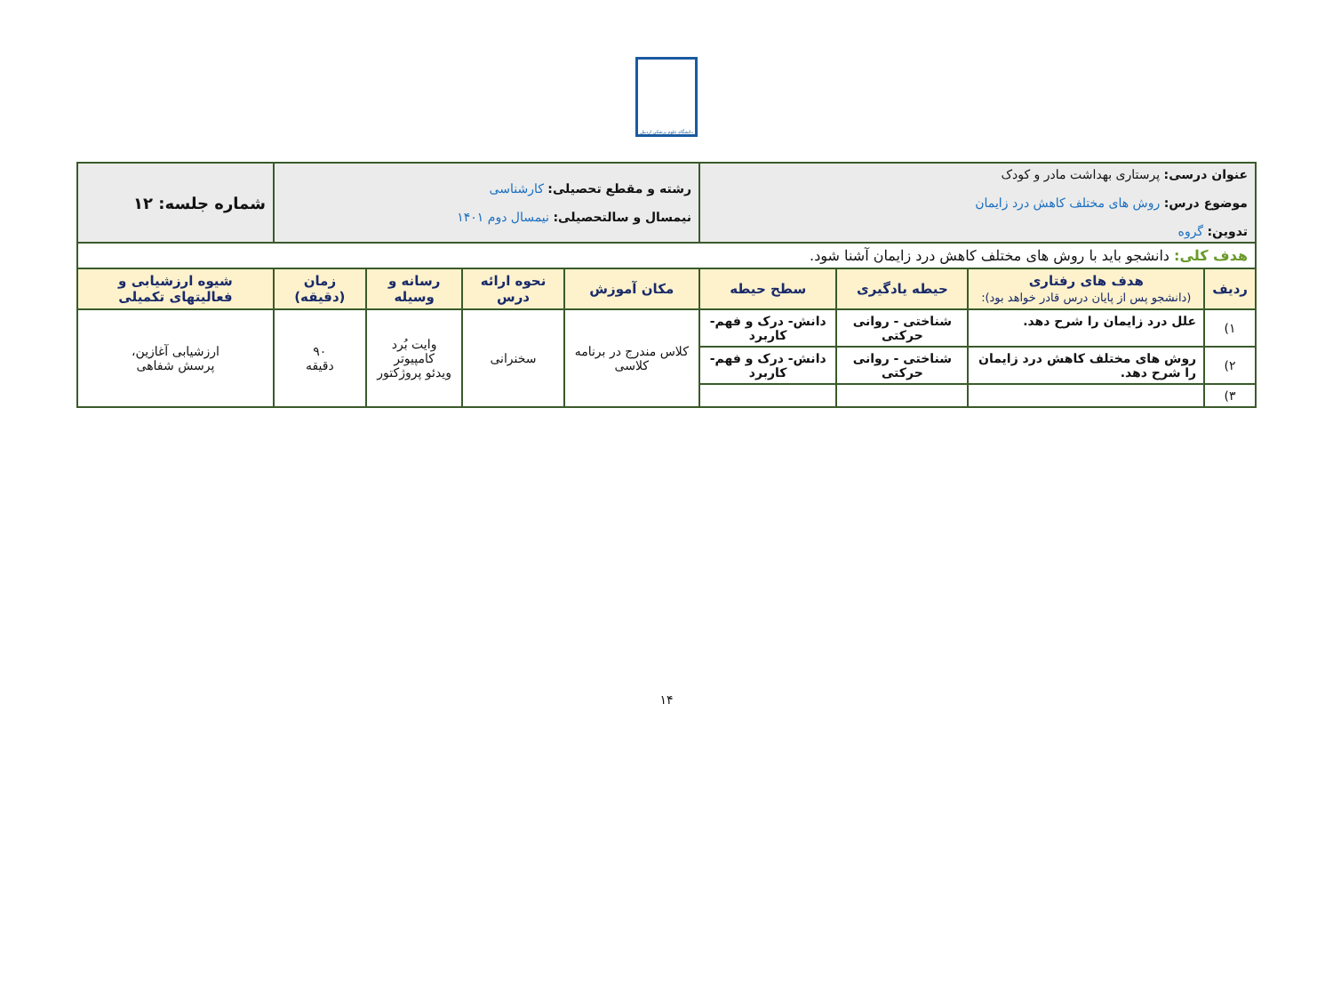دانشگاه علوم پزشکی اردبیل
| عنوان درسی: پرستاری بهداشت مادر و کودک موضوع درس: روش های مختلف کاهش درد زایمان تدوین: گروه | | | | رشته و مقطع تحصیلی: کارشناسی نیمسال و سالتحصیلی: نیمسال دوم ۱۴۰۱ | | | | شماره جلسه: ۱۲ |
| هدف کلی: دانشجو باید با روش های مختلف کاهش درد زایمان آشنا شود. | | | | | | | | |
| ردیف | هدف های رفتاری (دانشجو پس از پایان درس قادر خواهد بود): | حیطه یادگیری | سطح حیطه | مکان آموزش | نحوه ارائه درس | رسانه و وسیله | زمان (دقیقه) | شیوه ارزشیابی و فعالیتهای تکمیلی |
| ۱) | علل درد زایمان را شرح دهد. | شناختی - روانی حرکتی | دانش- درک و فهم- کاربرد | کلاس مندرج در برنامه کلاسی | سخنرانی | وایت بُرد کامپیوتر ویدئو پروژکتور | ۹۰ دقیقه | ارزشیابی آغازین، پرسش شفاهی |
| ۲) | روش های مختلف کاهش درد زایمان را شرح دهد. | شناختی - روانی حرکتی | دانش- درک و فهم- کاربرد | | | | | |
| ۳) | | | | | | | | |
۱۴